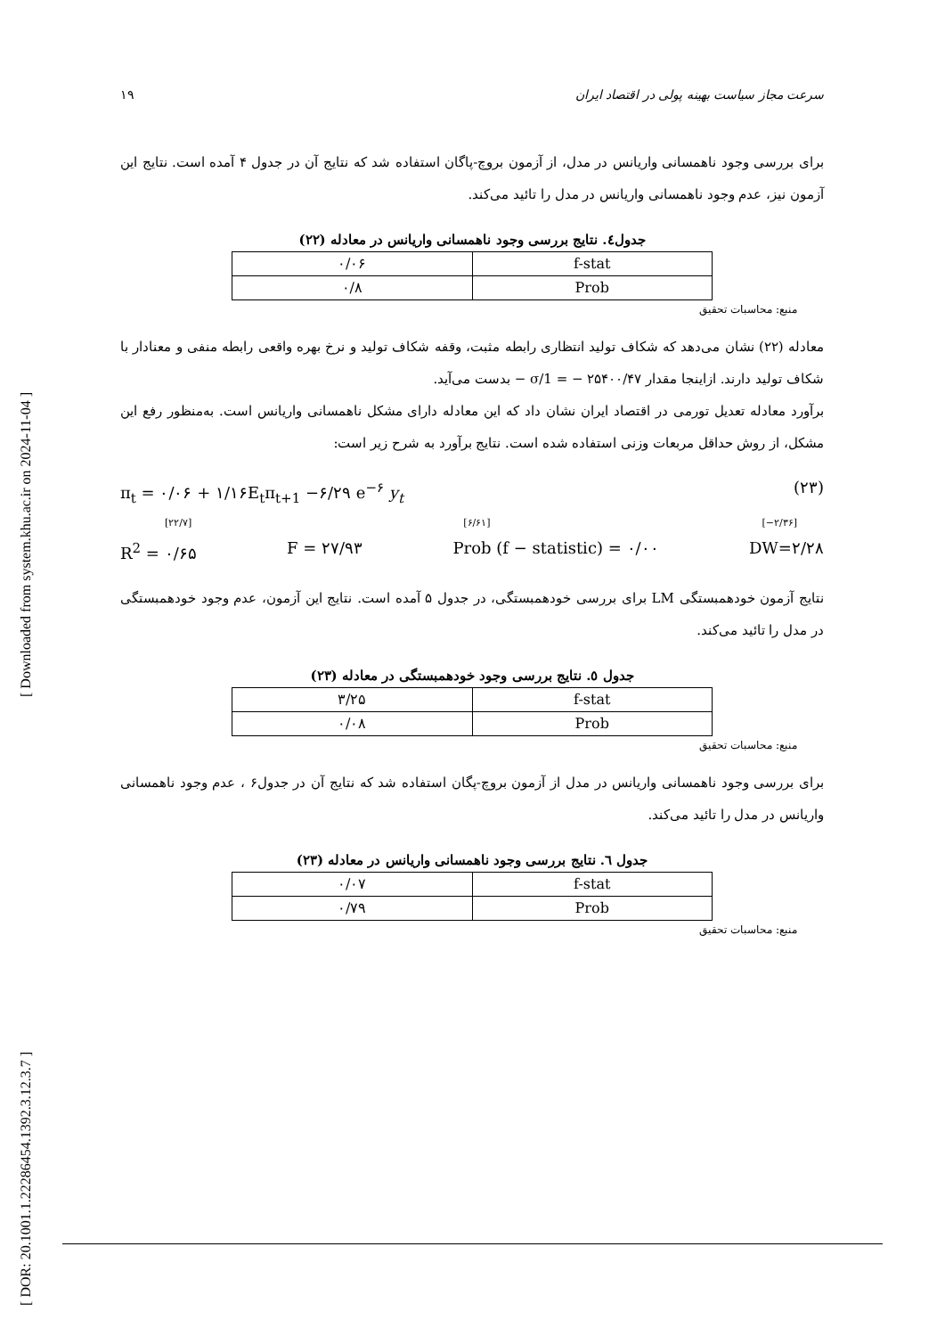[ Downloaded from system.khu.ac.ir on 2024-11-04 ]
[ DOR: 20.1001.1.22286454.1392.3.12.3.7 ]
سرعت مجاز سیاست بهینه پولی در اقتصاد ایران ۱۹
برای بررسی وجود ناهمسانی واریانس در مدل، از آزمون بروچ-پاگان استفاده شد که نتایج آن در جدول ۴ آمده است. نتایج این آزمون نیز، عدم وجود ناهمسانی واریانس در مدل را تائید می‌کند.
جدول٤. نتایج بررسی وجود ناهمسانی واریانس در معادله (۲۲)
| f-stat | ۰/۰۶ |
| Prob | ۰/۸ |
منبع: محاسبات تحقیق
معادله (۲۲) نشان می‌دهد که شکاف تولید انتظاری رابطه مثبت، وقفه شکاف تولید و نرخ بهره واقعی رابطه منفی و معنادار با شکاف تولید دارند. ازاینجا مقدار ۲۵۴۰۰/۴۷ − = 1/σ − بدست می‌آید.
برآورد معادله تعدیل تورمی در اقتصاد ایران نشان داد که این معادله دارای مشکل ناهمسانی واریانس است. به‌منظور رفع این مشکل، از روش حداقل مربعات وزنی استفاده شده است. نتایج برآورد به شرح زیر است:
π<sub>t</sub> = ۰/۰۶ + ۱/۱۶E<sub>t</sub>π<sub>t+1</sub> −۶/۲۹ e<sup>−۶</sup> y<sub>t</sub> (۲۳)
[۲۲/۷] [۶/۶۱] [−۲/۳۶]
R<sup>2</sup> = ۰/۶۵ F = ۲۷/۹۳ Prob (f − statistic) = ۰/۰۰ DW=۲/۲۸
نتایج آزمون خودهمبستگی LM برای بررسی خودهمبستگی، در جدول ۵ آمده است. نتایج این آزمون، عدم وجود خودهمبستگی در مدل را تائید می‌کند.
جدول ٥. نتایج بررسی وجود خودهمبستگی در معادله (۲۳)
| f-stat | ۳/۲۵ |
| Prob | ۰/۰۸ |
منبع: محاسبات تحقیق
برای بررسی وجود ناهمسانی واریانس در مدل از آزمون بروچ-پگان استفاده شد که نتایج آن در جدول۶ ، عدم وجود ناهمسانی واریانس در مدل را تائید می‌کند.
جدول ٦. نتایج بررسی وجود ناهمسانی واریانس در معادله (۲۳)
| f-stat | ۰/۰۷ |
| Prob | ۰/۷۹ |
منبع: محاسبات تحقیق